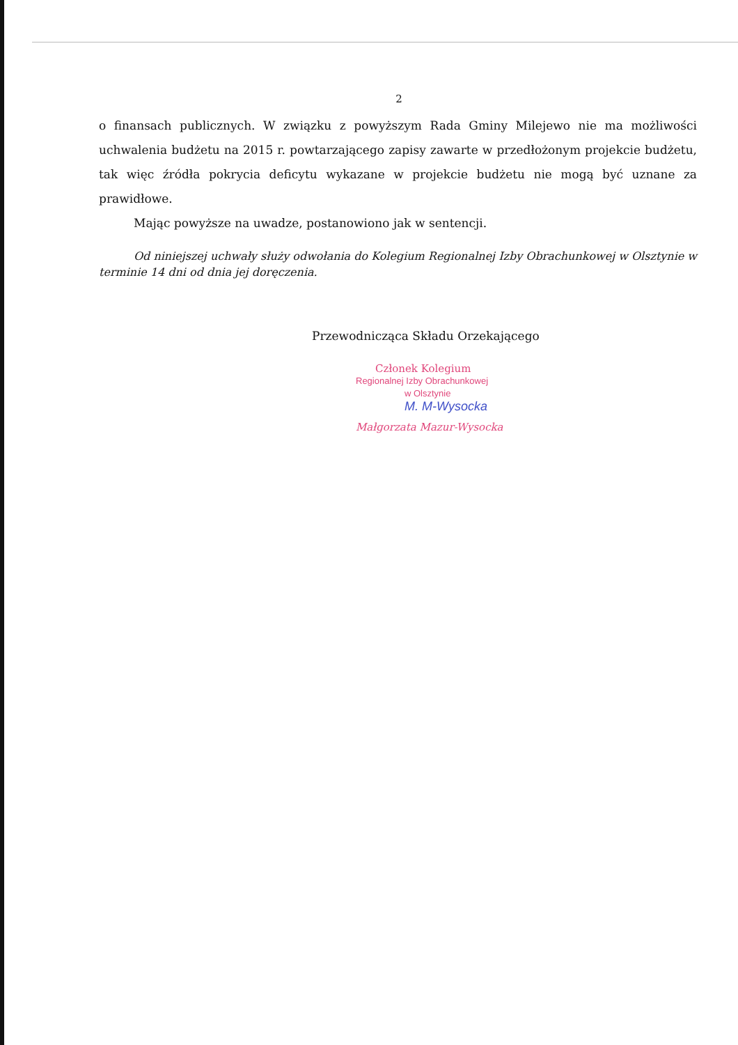2
o finansach publicznych. W związku z powyższym Rada Gminy Milejewo nie ma możliwości uchwalenia budżetu na 2015 r. powtarzającego zapisy zawarte w przedłożonym projekcie budżetu, tak więc źródła pokrycia deficytu wykazane w projekcie budżetu nie mogą być uznane za prawidłowe.
Mając powyższe na uwadze, postanowiono jak w sentencji.
Od niniejszej uchwały służy odwołania do Kolegium Regionalnej Izby Obrachunkowej w Olsztynie w terminie 14 dni od dnia jej doręczenia.
Przewodnicząca Składu Orzekającego
Członek Kolegium
Regionalnej Izby Obrachunkowej
w Olsztynie
M. M-Wysocka
Małgorzata Mazur-Wysocka